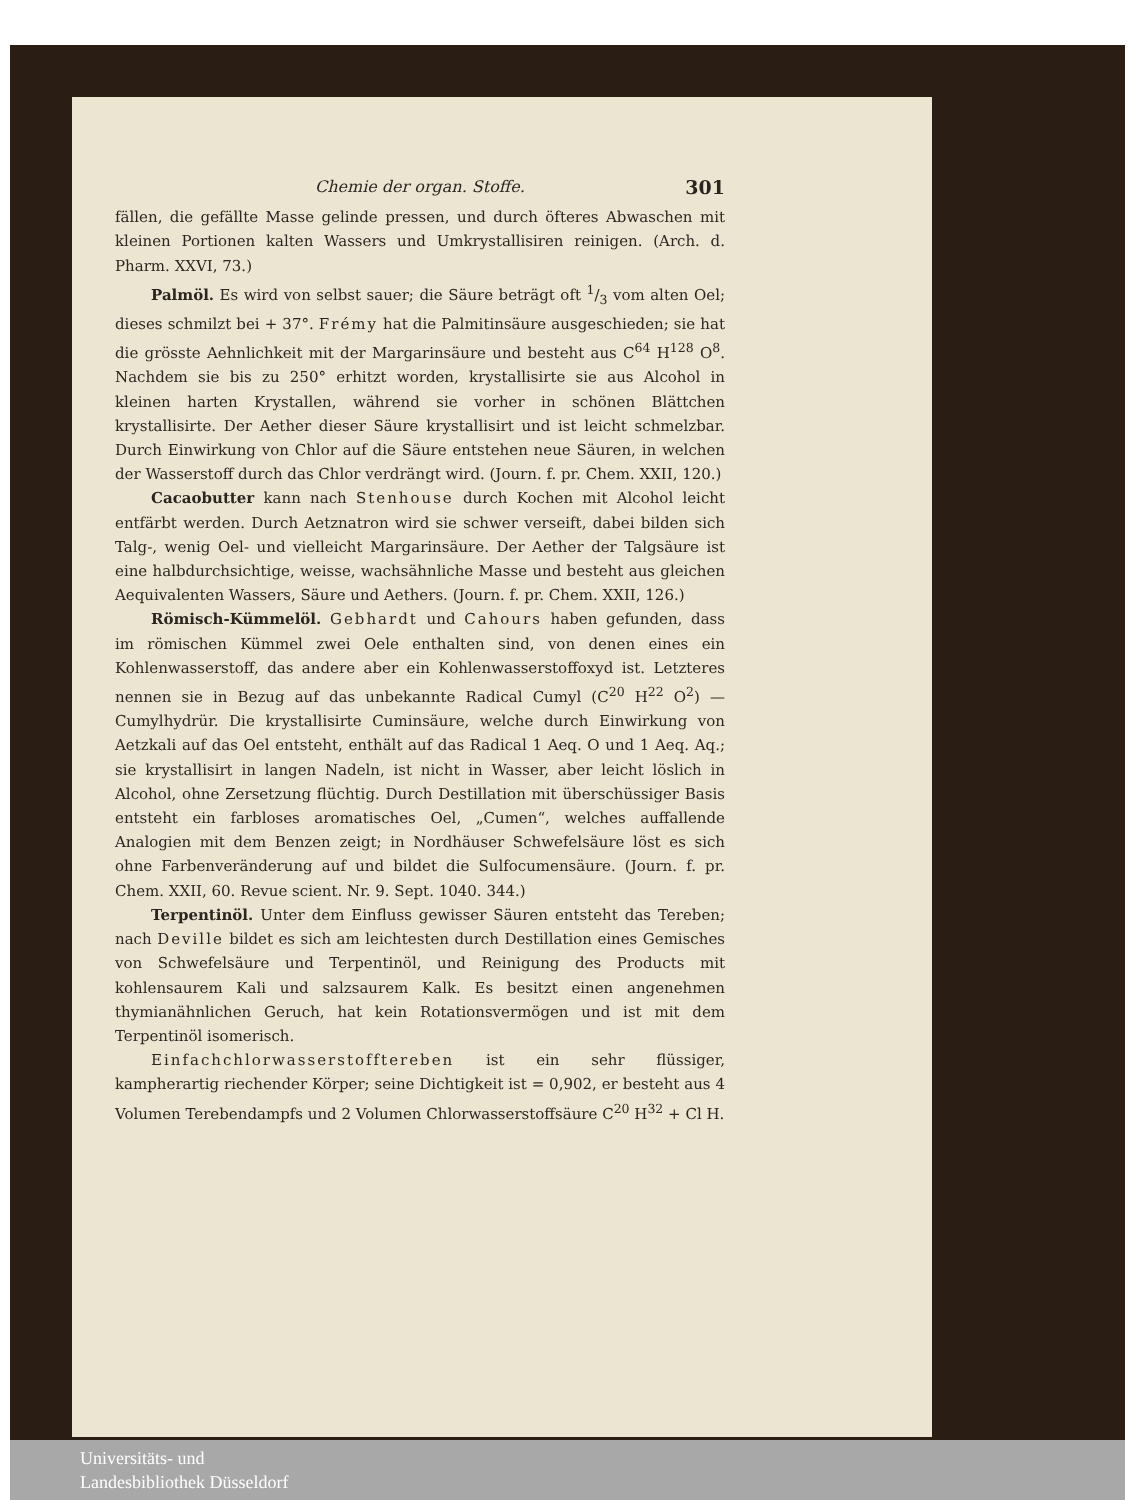Chemie der organ. Stoffe. 301
fällen, die gefällte Masse gelinde pressen, und durch öfteres Abwaschen mit kleinen Portionen kalten Wassers und Umkrystallisiren reinigen. (Arch. d. Pharm. XXVI, 73.)
Palmöl. Es wird von selbst sauer; die Säure beträgt oft 1/3 vom alten Oel; dieses schmilzt bei + 37°. Frémy hat die Palmitinsäure ausgeschieden; sie hat die grösste Aehnlichkeit mit der Margarinsäure und besteht aus C<sup>64</sup> H<sup>128</sup> O<sup>8</sup>. Nachdem sie bis zu 250° erhitzt worden, krystallisirte sie aus Alcohol in kleinen harten Krystallen, während sie vorher in schönen Blättchen krystallisirte. Der Aether dieser Säure krystallisirt und ist leicht schmelzbar. Durch Einwirkung von Chlor auf die Säure entstehen neue Säuren, in welchen der Wasserstoff durch das Chlor verdrängt wird. (Journ. f. pr. Chem. XXII, 120.)
Cacaobutter kann nach Stenhouse durch Kochen mit Alcohol leicht entfärbt werden. Durch Aetznatron wird sie schwer verseift, dabei bilden sich Talg-, wenig Oel- und vielleicht Margarinsäure. Der Aether der Talgsäure ist eine halbdurchsichtige, weisse, wachsähnliche Masse und besteht aus gleichen Aequivalenten Wassers, Säure und Aethers. (Journ. f. pr. Chem. XXII, 126.)
Römisch-Kümmelöl. Gebhardt und Cahours haben gefunden, dass im römischen Kümmel zwei Oele enthalten sind, von denen eines ein Kohlenwasserstoff, das andere aber ein Kohlenwasserstoffoxyd ist. Letzteres nennen sie in Bezug auf das unbekannte Radical Cumyl (C<sup>20</sup> H<sup>22</sup> O<sup>2</sup>) — Cumylhydrür. Die krystallisirte Cuminsäure, welche durch Einwirkung von Aetzkali auf das Oel entsteht, enthält auf das Radical 1 Aeq. O und 1 Aeq. Aq.; sie krystallisirt in langen Nadeln, ist nicht in Wasser, aber leicht löslich in Alcohol, ohne Zersetzung flüchtig. Durch Destillation mit überschüssiger Basis entsteht ein farbloses aromatisches Oel, „Cumen“, welches auffallende Analogien mit dem Benzen zeigt; in Nordhäuser Schwefelsäure löst es sich ohne Farbenveränderung auf und bildet die Sulfocumensäure. (Journ. f. pr. Chem. XXII, 60. Revue scient. Nr. 9. Sept. 1040. 344.)
Terpentinöl. Unter dem Einfluss gewisser Säuren entsteht das Tereben; nach Deville bildet es sich am leichtesten durch Destillation eines Gemisches von Schwefelsäure und Terpentinöl, und Reinigung des Products mit kohlensaurem Kali und salzsaurem Kalk. Es besitzt einen angenehmen thymianähnlichen Geruch, hat kein Rotationsvermögen und ist mit dem Terpentinöl isomerisch.
Einfachchlorwasserstofftereben ist ein sehr flüssiger, kampherartig riechender Körper; seine Dichtigkeit ist = 0,902, er besteht aus 4 Volumen Terebendampfs und 2 Volumen Chlorwasserstoffsäure C<sup>20</sup> H<sup>32</sup> + Cl H.
Universitäts- und
Landesbibliothek Düsseldorf